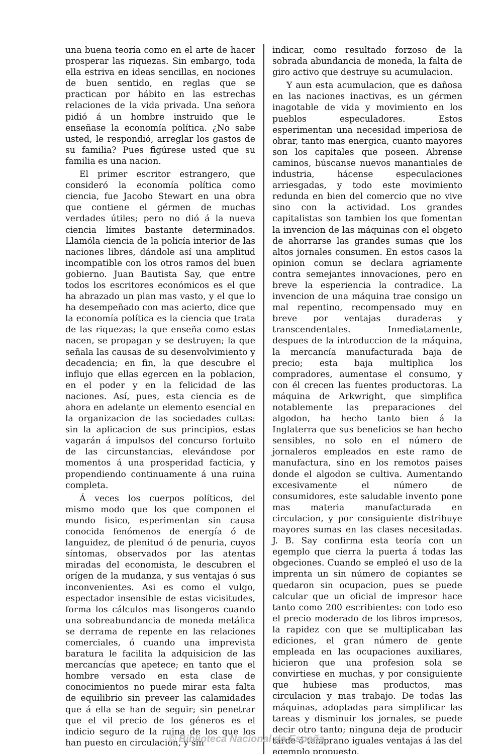una buena teoría como en el arte de hacer prosperar las riquezas. Sin embargo, toda ella estriva en ideas sencillas, en nociones de buen sentido, en reglas que se practican por hábito en las estrechas relaciones de la vida privada. Una señora pidió á un hombre instruido que le enseñase la economía política. ¿No sabe usted, le respondió, arreglar los gastos de su familia? Pues figúrese usted que su familia es una nacion.
El primer escritor estrangero, que consideró la economía política como ciencia, fue Jacobo Stewart en una obra que contiene el gérmen de muchas verdades útiles; pero no dió á la nueva ciencia límites bastante determinados. Llamóla ciencia de la policía interior de las naciones libres, dándole así una amplitud incompatible con los otros ramos del buen gobierno. Juan Bautista Say, que entre todos los escritores económicos es el que ha abrazado un plan mas vasto, y el que lo ha desempeñado con mas acierto, dice que la economía política es la ciencia que trata de las riquezas; la que enseña como estas nacen, se propagan y se destruyen; la que señala las causas de su desenvolvimiento y decadencia; en fin, la que descubre el influjo que ellas egercen en la poblacion, en el poder y en la felicidad de las naciones. Así, pues, esta ciencia es de ahora en adelante un elemento esencial en la organizacion de las sociedades cultas: sin la aplicacion de sus principios, estas vagarán á impulsos del concurso fortuito de las circunstancias, elevándose por momentos á una prosperidad facticia, y propendiendo continuamente á una ruina completa.
Á veces los cuerpos políticos, del mismo modo que los que componen el mundo fisico, esperimentan sin causa conocida fenómenos de energía ó de languidez, de plenitud ó de penuria, cuyos síntomas, observados por las atentas miradas del economista, le descubren el orígen de la mudanza, y sus ventajas ó sus inconvenientes. Asi es como el vulgo, espectador insensible de estas vicisitudes, forma los cálculos mas lisongeros cuando una sobreabundancia de moneda metálica se derrama de repente en las relaciones comerciales, ó cuando una imprevista baratura le facilita la adquisicion de las mercancías que apetece; en tanto que el hombre versado en esta clase de conocimientos no puede mirar esta falta de equilibrio sin preveer las calamidades que á ella se han de seguir; sin penetrar que el vil precio de los géneros es el indicio seguro de la ruina de los que los han puesto en circulacion, y sin
indicar, como resultado forzoso de la sobrada abundancia de moneda, la falta de giro activo que destruye su acumulacion.
Y aun esta acumulacion, que es dañosa en las naciones inactivas, es un gérmen inagotable de vida y movimiento en los pueblos especuladores. Estos esperimentan una necesidad imperiosa de obrar, tanto mas energica, cuanto mayores son los capitales que poseen. Abrense caminos, búscanse nuevos manantiales de industria, hácense especulaciones arriesgadas, y todo este movimiento redunda en bien del comercio que no vive sino con la actividad. Los grandes capitalistas son tambien los que fomentan la invencion de las máquinas con el obgeto de ahorrarse las grandes sumas que los altos jornales consumen. En estos casos la opinion comun se declara agriamente contra semejantes innovaciones, pero en breve la esperiencia la contradice. La invencion de una máquina trae consigo un mal repentino, recompensado muy en breve por ventajas duraderas y transcendentales. Inmediatamente, despues de la introduccion de la máquina, la mercancía manufacturada baja de precio; esta baja multiplica los compradores, aumentase el consumo, y con él crecen las fuentes productoras. La máquina de Arkwright, que simplifica notablemente las preparaciones del algodon, ha hecho tanto bien á la Inglaterra que sus beneficios se han hecho sensibles, no solo en el número de jornaleros empleados en este ramo de manufactura, sino en los remotos paises donde el algodon se cultiva. Aumentando excesivamente el número de consumidores, este saludable invento pone mas materia manufacturada en circulacion, y por consiguiente distribuye mayores sumas en las clases necesitadas. J. B. Say confirma esta teoría con un egemplo que cierra la puerta á todas las obgeciones. Cuando se empleó el uso de la imprenta un sin número de copiantes se quedaron sin ocupacion, pues se puede calcular que un oficial de impresor hace tanto como 200 escribientes: con todo eso el precio moderado de los libros impresos, la rapidez con que se multiplicaban las ediciones, el gran número de gente empleada en las ocupaciones auxiliares, hicieron que una profesion sola se convirtiese en muchas, y por consiguiente que hubiese mas productos, mas circulacion y mas trabajo. De todas las máquinas, adoptadas para simplificar las tareas y disminuir los jornales, se puede decir otro tanto; ninguna deja de producir tarde ó temprano iguales ventajas á las del egemplo propuesto.
© Biblioteca Nacional de España